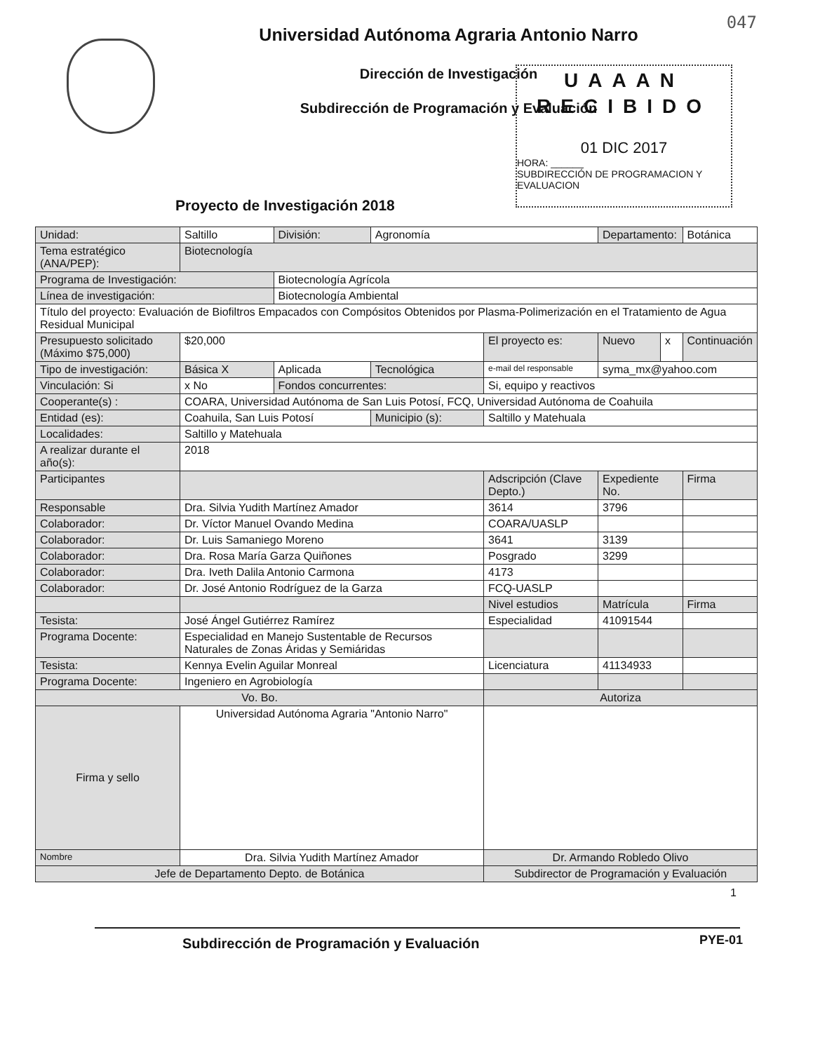047
Universidad Autónoma Agraria Antonio Narro
Dirección de Investigación
Subdirección de Programación y Evaluación
UAAAN
RECIBIDO
01 DIC 2017
HORA: ______
SUBDIRECCIÓN DE PROGRAMACION Y EVALUACION
Proyecto de Investigación 2018
| Unidad: | Saltillo | División: | Agronomía | | Departamento: | | Botánica |
| Tema estratégico (ANA/PEP): | Biotecnología | | | | | | |
| Programa de Investigación: | | Biotecnología Agrícola | | | | | |
| Línea de investigación: | | Biotecnología Ambiental | | | | | |
| Título del proyecto: Evaluación de Biofiltros Empacados con Compósitos Obtenidos por Plasma-Polimerización en el Tratamiento de Agua Residual Municipal | | | | | | | |
| Presupuesto solicitado (Máximo $75,000) | $20,000 | | | El proyecto es: | Nuevo | x | Continuación |
| Tipo de investigación: | Básica X | Aplicada | Tecnológica | e-mail del responsable | syma_mx@yahoo.com | | |
| Vinculación: Si | x No | Fondos concurrentes: | | Si, equipo y reactivos | | | |
| Cooperante(s) : | COARA, Universidad Autónoma de San Luis Potosí, FCQ, Universidad Autónoma de Coahuila | | | | | | |
| Entidad (es): | Coahuila, San Luis Potosí | | Municipio (s): | Saltillo y Matehuala | | | |
| Localidades: | Saltillo y Matehuala | | | | | | |
| A realizar durante el año(s): | 2018 | | | | | | |
| Participantes | | | | Adscripción (Clave Depto.) | Expediente No. | | Firma |
| Responsable | Dra. Silvia Yudith Martínez Amador | | | 3614 | 3796 | | |
| Colaborador: | Dr. Víctor Manuel Ovando Medina | | | COARA/UASLP | | | |
| Colaborador: | Dr. Luis Samaniego Moreno | | | 3641 | 3139 | | |
| Colaborador: | Dra. Rosa María Garza Quiñones | | | Posgrado | 3299 | | |
| Colaborador: | Dra. Iveth Dalila Antonio Carmona | | | 4173 | | | |
| Colaborador: | Dr. José Antonio Rodríguez de la Garza | | | FCQ-UASLP | | | |
| | | | | Nivel estudios | Matrícula | | Firma |
| Tesista: | José Ángel Gutiérrez Ramírez | | | Especialidad | 41091544 | | |
| Programa Docente: | Especialidad en Manejo Sustentable de Recursos Naturales de Zonas Áridas y Semiáridas | | | | | | |
| Tesista: | Kennya Evelin Aguilar Monreal | | | Licenciatura | 41134933 | | |
| Programa Docente: | Ingeniero en Agrobiología | | | | | | |
| Vo. Bo. | | | | Autoriza | | | |
| Firma y sello | Universidad Autónoma Agraria "Antonio Narro" | | | | | | |
| Nombre | Dra. Silvia Yudith Martínez Amador | | | Dr. Armando Robledo Olivo | | | |
| Jefe de Departamento Depto. de Botánica | | | | Subdirector de Programación y Evaluación | | | |
1
Subdirección de Programación y Evaluación
PYE-01